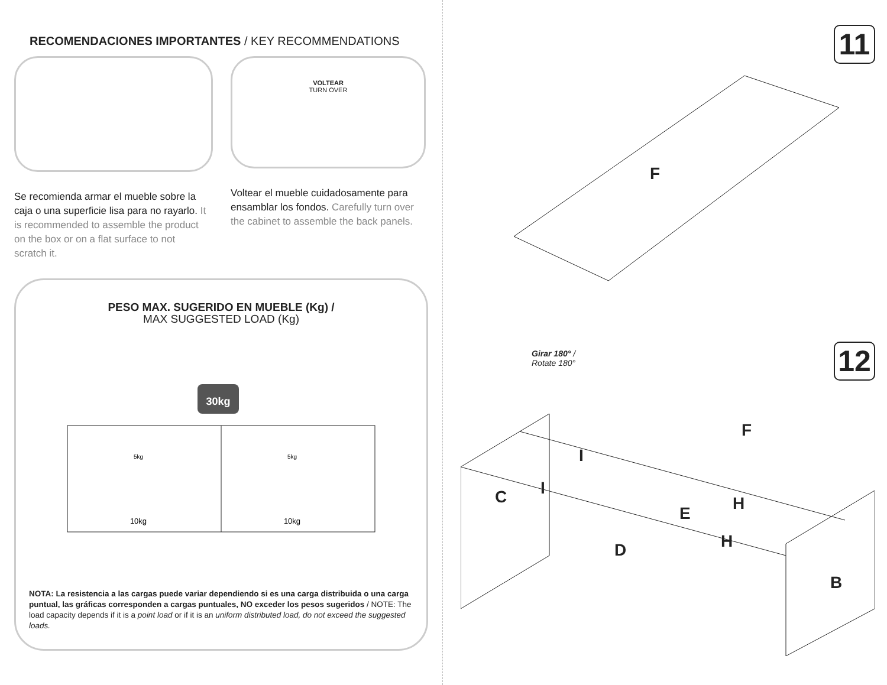RECOMENDACIONES IMPORTANTES / KEY RECOMMENDATIONS
Se recomienda armar el mueble sobre la caja o una superficie lisa para no rayarlo. It is recommended to assemble the product on the box or on a flat surface to not scratch it.
VOLTEAR
TURN OVER
Voltear el mueble cuidadosamente para ensamblar los fondos. Carefully turn over the cabinet to assemble the back panels.
PESO MAX. SUGERIDO EN MUEBLE (Kg) /
MAX SUGGESTED LOAD (Kg)
30kg
5kg
5kg
10kg
10kg
NOTA: La resistencia a las cargas puede variar dependiendo si es una carga distribuida o una carga puntual, las gráficas corresponden a cargas puntuales, NO exceder los pesos sugeridos / NOTE: The load capacity depends if it is a point load or if it is an uniform distributed load, do not exceed the suggested loads.
11
F
12
Girar 180° /
Rotate 180°
C
F
I
I
H
E
H
D
B